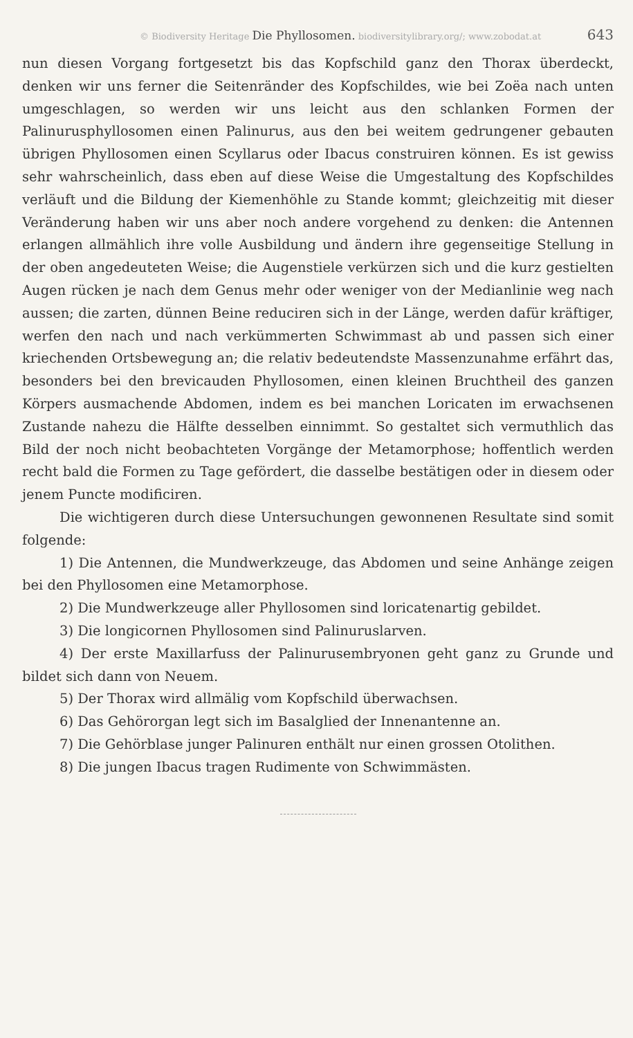© Biodiversity Heritage Die Phyllosomen. biodiversitylibrary.org/; www.zobodat.at 643
nun diesen Vorgang fortgesetzt bis das Kopfschild ganz den Thorax überdeckt, denken wir uns ferner die Seitenränder des Kopfschildes, wie bei Zoëa nach unten umgeschlagen, so werden wir uns leicht aus den schlanken Formen der Palinurusphyllosomen einen Palinurus, aus den bei weitem gedrungener gebauten übrigen Phyllosomen einen Scyllarus oder Ibacus construiren können. Es ist gewiss sehr wahrscheinlich, dass eben auf diese Weise die Umgestaltung des Kopfschildes verläuft und die Bildung der Kiemenhöhle zu Stande kommt; gleichzeitig mit dieser Veränderung haben wir uns aber noch andere vorgehend zu denken: die Antennen erlangen allmählich ihre volle Ausbildung und ändern ihre gegenseitige Stellung in der oben angedeuteten Weise; die Augenstiele verkürzen sich und die kurz gestielten Augen rücken je nach dem Genus mehr oder weniger von der Medianlinie weg nach aussen; die zarten, dünnen Beine reduciren sich in der Länge, werden dafür kräftiger, werfen den nach und nach verkümmerten Schwimmast ab und passen sich einer kriechenden Ortsbewegung an; die relativ bedeutendste Massenzunahme erfährt das, besonders bei den brevicauden Phyllosomen, einen kleinen Bruchtheil des ganzen Körpers ausmachende Abdomen, indem es bei manchen Loricaten im erwachsenen Zustande nahezu die Hälfte desselben einnimmt. So gestaltet sich vermuthlich das Bild der noch nicht beobachteten Vorgänge der Metamorphose; hoffentlich werden recht bald die Formen zu Tage gefördert, die dasselbe bestätigen oder in diesem oder jenem Puncte modificiren.
Die wichtigeren durch diese Untersuchungen gewonnenen Resultate sind somit folgende:
1) Die Antennen, die Mundwerkzeuge, das Abdomen und seine Anhänge zeigen bei den Phyllosomen eine Metamorphose.
2) Die Mundwerkzeuge aller Phyllosomen sind loricatenartig gebildet.
3) Die longicornen Phyllosomen sind Palinuruslarven.
4) Der erste Maxillarfuss der Palinurusembryonen geht ganz zu Grunde und bildet sich dann von Neuem.
5) Der Thorax wird allmälig vom Kopfschild überwachsen.
6) Das Gehörorgan legt sich im Basalglied der Innenantenne an.
7) Die Gehörblase junger Palinuren enthält nur einen grossen Otolithen.
8) Die jungen Ibacus tragen Rudimente von Schwimmästen.